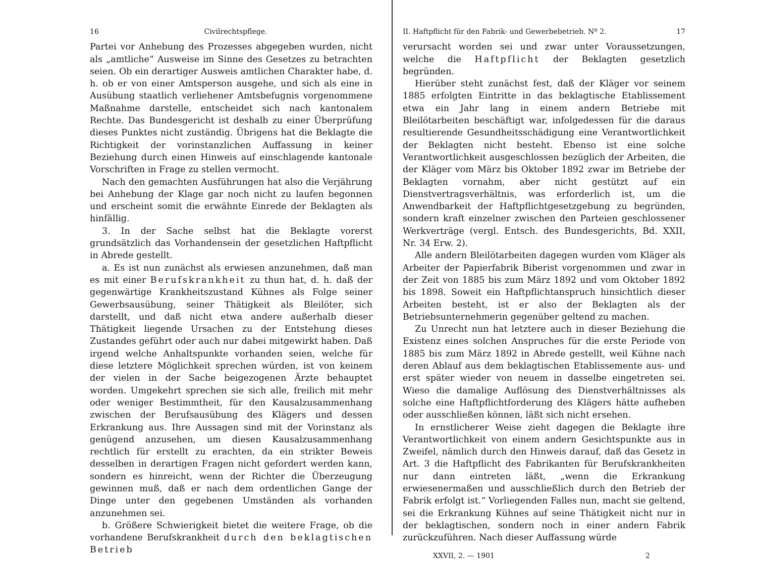16 Civilrechtspflege.
Partei vor Anhebung des Prozesses abgegeben wurden, nicht als „amtliche“ Ausweise im Sinne des Gesetzes zu betrachten seien. Ob ein derartiger Ausweis amtlichen Charakter habe, d. h. ob er von einer Amtsperson ausgehe, und sich als eine in Ausübung staatlich verliehener Amtsbefugnis vorgenommene Maßnahme darstelle, entscheidet sich nach kantonalem Rechte. Das Bundesgericht ist deshalb zu einer Überprüfung dieses Punktes nicht zuständig. Übrigens hat die Beklagte die Richtigkeit der vorinstanzlichen Auffassung in keiner Beziehung durch einen Hinweis auf einschlagende kantonale Vorschriften in Frage zu stellen vermocht.
Nach den gemachten Ausführungen hat also die Verjährung bei Anhebung der Klage gar noch nicht zu laufen begonnen und erscheint somit die erwähnte Einrede der Beklagten als hinfällig.
3. In der Sache selbst hat die Beklagte vorerst grundsätzlich das Vorhandensein der gesetzlichen Haftpflicht in Abrede gestellt.
a. Es ist nun zunächst als erwiesen anzunehmen, daß man es mit einer Berufskrankheit zu thun hat, d. h. daß der gegenwärtige Krankheitszustand Kühnes als Folge seiner Gewerbsausübung, seiner Thätigkeit als Bleilöter, sich darstellt, und daß nicht etwa andere außerhalb dieser Thätigkeit liegende Ursachen zu der Entstehung dieses Zustandes geführt oder auch nur dabei mitgewirkt haben. Daß irgend welche Anhaltspunkte vorhanden seien, welche für diese letztere Möglichkeit sprechen würden, ist von keinem der vielen in der Sache beigezogenen Ärzte behauptet worden. Umgekehrt sprechen sie sich alle, freilich mit mehr oder weniger Bestimmtheit, für den Kausalzusammenhang zwischen der Berufsausübung des Klägers und dessen Erkrankung aus. Ihre Aussagen sind mit der Vorinstanz als genügend anzusehen, um diesen Kausalzusammenhang rechtlich für erstellt zu erachten, da ein strikter Beweis desselben in derartigen Fragen nicht gefordert werden kann, sondern es hinreicht, wenn der Richter die Überzeugung gewinnen muß, daß er nach dem ordentlichen Gange der Dinge unter den gegebenen Umständen als vorhanden anzunehmen sei.
b. Größere Schwierigkeit bietet die weitere Frage, ob die vorhandene Berufskrankheit durch den beklagtischen Betrieb
II. Haftpflicht für den Fabrik- und Gewerbebetrieb. Nº 2. 17
verursacht worden sei und zwar unter Voraussetzungen, welche die Haftpflicht der Beklagten gesetzlich begründen.
Hierüber steht zunächst fest, daß der Kläger vor seinem 1885 erfolgten Eintritte in das beklagtische Etablissement etwa ein Jahr lang in einem andern Betriebe mit Bleilötarbeiten beschäftigt war, infolgedessen für die daraus resultierende Gesundheitsschädigung eine Verantwortlichkeit der Beklagten nicht besteht. Ebenso ist eine solche Verantwortlichkeit ausgeschlossen bezüglich der Arbeiten, die der Kläger vom März bis Oktober 1892 zwar im Betriebe der Beklagten vornahm, aber nicht gestützt auf ein Dienstvertragsverhältnis, was erforderlich ist, um die Anwendbarkeit der Haftpflichtgesetzgebung zu begründen, sondern kraft einzelner zwischen den Parteien geschlossener Werkverträge (vergl. Entsch. des Bundesgerichts, Bd. XXII, Nr. 34 Erw. 2).
Alle andern Bleilötarbeiten dagegen wurden vom Kläger als Arbeiter der Papierfabrik Biberist vorgenommen und zwar in der Zeit von 1885 bis zum März 1892 und vom Oktober 1892 bis 1898. Soweit ein Haftpflichtanspruch hinsichtlich dieser Arbeiten besteht, ist er also der Beklagten als der Betriebsunternehmerin gegenüber geltend zu machen.
Zu Unrecht nun hat letztere auch in dieser Beziehung die Existenz eines solchen Anspruches für die erste Periode von 1885 bis zum März 1892 in Abrede gestellt, weil Kühne nach deren Ablauf aus dem beklagtischen Etablissemente aus- und erst später wieder von neuem in dasselbe eingetreten sei. Wieso die damalige Auflösung des Dienstverhältnisses als solche eine Haftpflichtforderung des Klägers hätte aufheben oder ausschließen können, läßt sich nicht ersehen.
In ernstlicherer Weise zieht dagegen die Beklagte ihre Verantwortlichkeit von einem andern Gesichtspunkte aus in Zweifel, nämlich durch den Hinweis darauf, daß das Gesetz in Art. 3 die Haftpflicht des Fabrikanten für Berufskrankheiten nur dann eintreten läßt, „wenn die Erkrankung erwiesenermaßen und ausschließlich durch den Betrieb der Fabrik erfolgt ist.“ Vorliegenden Falles nun, macht sie geltend, sei die Erkrankung Kühnes auf seine Thätigkeit nicht nur in der beklagtischen, sondern noch in einer andern Fabrik zurückzuführen. Nach dieser Auffassung würde
XXVII, 2. — 1901 2